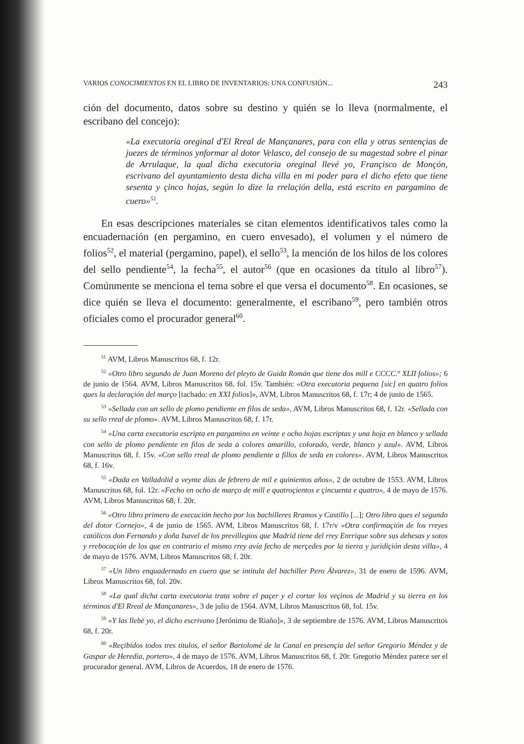VARIOS CONOCIMIENTOS EN EL LIBRO DE INVENTARIOS: UNA CONFUSIÓN... 243
ción del documento, datos sobre su destino y quién se lo lleva (normalmente, el escribano del concejo):
«La executoria oreginal d'El Rreal de Mançanares, para con ella y otras sentençias de juezes de términos ynformar al dotor Velasco, del consejo de su magestad sobre el pinar de Arrulaque, la qual dicha executoria oreginal llevé yo, Françisco de Monçón, escrivano del ayuntamiento desta dicha villa en mi poder para el dicho efeto que tiene sesenta y çinco hojas, según lo dize la rrelaçión della, está escrito en pargamino de cuero»<sup>51</sup>.
En esas descripciones materiales se citan elementos identificativos tales como la encuadernación (en pergamino, en cuero envesado), el volumen y el número de folios<sup>52</sup>, el material (pergamino, papel), el sello<sup>53</sup>, la mención de los hilos de los colores del sello pendiente<sup>54</sup>, la fecha<sup>55</sup>, el autor<sup>56</sup> (que en ocasiones da título al libro<sup>57</sup>). Comúnmente se menciona el tema sobre el que versa el documento<sup>58</sup>. En ocasiones, se dice quién se lleva el documento: generalmente, el escribano<sup>59</sup>, pero también otros oficiales como el procurador general<sup>60</sup>.
<sup>51</sup> AVM, Libros Manuscritos 68, f. 12r.
<sup>52</sup> «Otro libro segundo de Juan Moreno del pleyto de Guida Román que tiene dos mill e CCCC.º XLII folios»; 6 de junio de 1564. AVM, Libros Manuscritos 68, fol. 15v. También: «Otra executoria pequena [sic] en quatro folios ques la declaraçión del marҫo [tachado: en XXI folios]», AVM, Libros Manuscritos 68, f. 17r; 4 de junio de 1565.
<sup>53</sup> «Sellada con un sello de plomo pendiente en filos de seda», AVM, Libros Manuscritos 68, f. 12r. «Sellada con su sello rreal de plomo». AVM, Libros Manuscritos 68, f. 17r.
<sup>54</sup> «Una carta executoria escripta en pargamino en veinte e ocho hojas escriptas y una hoja en blanco y sellada con sello de plomo pendiente en filos de seda a colores amarillo, colorado, verde, blanco y azul». AVM, Libros Manuscritos 68, f. 15v. «Con sello rreal de plomo pendiente a fillos de seda en colores». AVM, Libros Manuscritos 68, f. 16v.
<sup>55</sup> «Dada en Valladolid a veynte días de febrero de mil e quinientos años», 2 de octubre de 1553. AVM, Libros Manuscritos 68, fol. 12r. «Fecho en ocho de marҫo de mill e quatroçientos e çincuenta e quatro», 4 de mayo de 1576. AVM, Libros Manuscritos 68, f. 20r.
<sup>56</sup> «Otro libro primero de execución hecho por los bachilleres Rramos y Castillo [...]; Otro libro ques el segundo del dotor Cornejo», 4 de junio de 1565. AVM, Libros Manuscritos 68, f. 17r/v «Otra confirmaçión de los rreyes católicos don Fernando y doña Isavel de los previllegios que Madrid tiene del rrey Enrrique sobre sus dehesas y sotos y rrebocaçión de los que en contrario el mismo rrey avía fecho de merçedes por la tierra y juridiçión desta villa», 4 de mayo de 1576. AVM, Libros Manuscritos 68, f. 20r.
<sup>57</sup> «Un libro enquadernado en cuero que se intitula del bachiller Pero Álvarez», 31 de enero de 1596. AVM, Libros Manuscritos 68, fol. 20v.
<sup>58</sup> «La qual dicha carta executoria trata sobre el paçer y el cortar los veçinos de Madrid y su tierra en los términos d'El Rreal de Mançanares», 3 de julio de 1564. AVM, Libros Manuscritos 68, fol. 15v.
<sup>59</sup> «Y las llebé yo, el dicho escrivano [Jerónimo de Riaño]», 3 de septiembre de 1576. AVM, Libros Manuscritos 68, f. 20r.
<sup>60</sup> «Reçibidos todos tres títulos, el señor Bartolomé de la Canal en presençia del señor Gregorio Méndez y de Gaspar de Heredia, portero», 4 de mayo de 1576. AVM, Libros Manuscritos 68, f. 20r. Gregorio Méndez parece ser el procurador general. AVM, Libros de Acuerdos, 18 de enero de 1576.